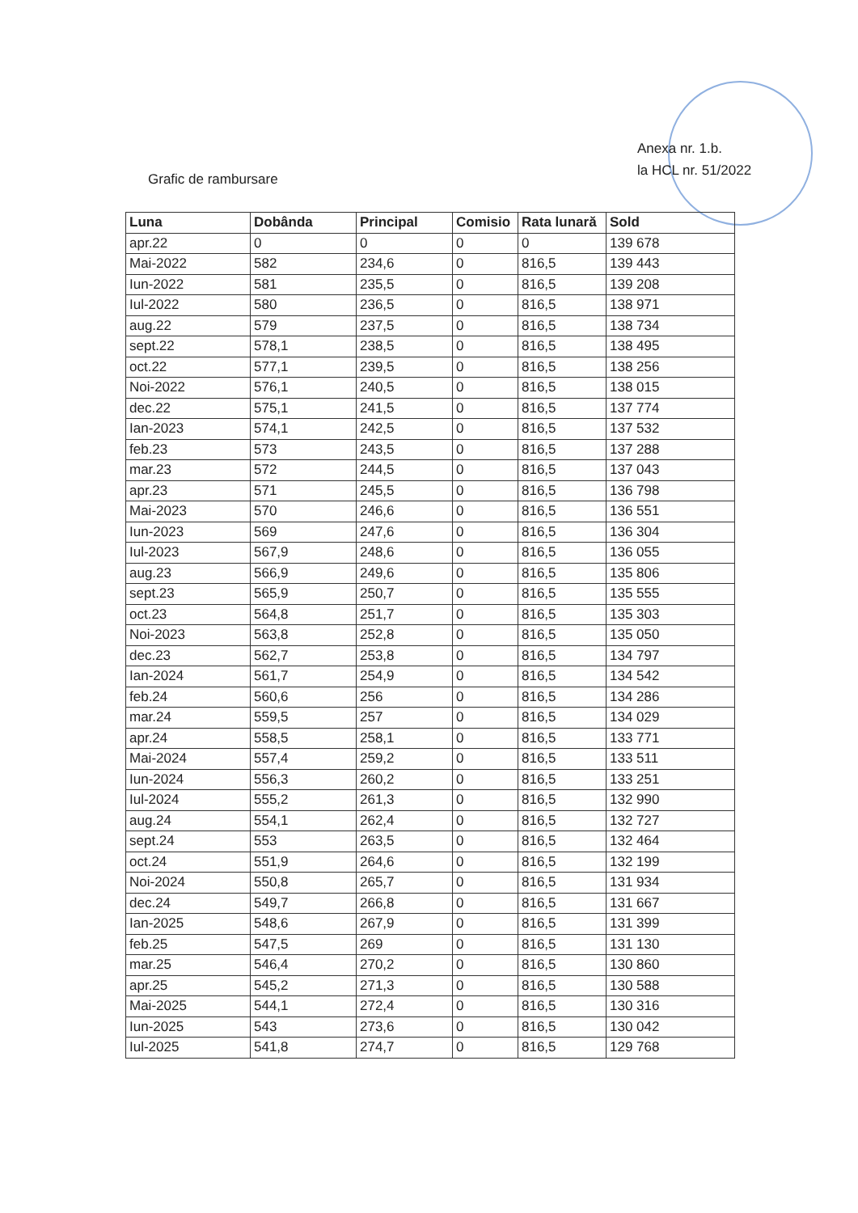Anexa nr. 1.b.
la HCL nr. 51/2022
Grafic de rambursare
| Luna | Dobânda | Principal | Comisio | Rata lunară | Sold |
| --- | --- | --- | --- | --- | --- |
| apr.22 | 0 | 0 | 0 | 0 | 139 678 |
| Mai-2022 | 582 | 234,6 | 0 | 816,5 | 139 443 |
| Iun-2022 | 581 | 235,5 | 0 | 816,5 | 139 208 |
| Iul-2022 | 580 | 236,5 | 0 | 816,5 | 138 971 |
| aug.22 | 579 | 237,5 | 0 | 816,5 | 138 734 |
| sept.22 | 578,1 | 238,5 | 0 | 816,5 | 138 495 |
| oct.22 | 577,1 | 239,5 | 0 | 816,5 | 138 256 |
| Noi-2022 | 576,1 | 240,5 | 0 | 816,5 | 138 015 |
| dec.22 | 575,1 | 241,5 | 0 | 816,5 | 137 774 |
| Ian-2023 | 574,1 | 242,5 | 0 | 816,5 | 137 532 |
| feb.23 | 573 | 243,5 | 0 | 816,5 | 137 288 |
| mar.23 | 572 | 244,5 | 0 | 816,5 | 137 043 |
| apr.23 | 571 | 245,5 | 0 | 816,5 | 136 798 |
| Mai-2023 | 570 | 246,6 | 0 | 816,5 | 136 551 |
| Iun-2023 | 569 | 247,6 | 0 | 816,5 | 136 304 |
| Iul-2023 | 567,9 | 248,6 | 0 | 816,5 | 136 055 |
| aug.23 | 566,9 | 249,6 | 0 | 816,5 | 135 806 |
| sept.23 | 565,9 | 250,7 | 0 | 816,5 | 135 555 |
| oct.23 | 564,8 | 251,7 | 0 | 816,5 | 135 303 |
| Noi-2023 | 563,8 | 252,8 | 0 | 816,5 | 135 050 |
| dec.23 | 562,7 | 253,8 | 0 | 816,5 | 134 797 |
| Ian-2024 | 561,7 | 254,9 | 0 | 816,5 | 134 542 |
| feb.24 | 560,6 | 256 | 0 | 816,5 | 134 286 |
| mar.24 | 559,5 | 257 | 0 | 816,5 | 134 029 |
| apr.24 | 558,5 | 258,1 | 0 | 816,5 | 133 771 |
| Mai-2024 | 557,4 | 259,2 | 0 | 816,5 | 133 511 |
| Iun-2024 | 556,3 | 260,2 | 0 | 816,5 | 133 251 |
| Iul-2024 | 555,2 | 261,3 | 0 | 816,5 | 132 990 |
| aug.24 | 554,1 | 262,4 | 0 | 816,5 | 132 727 |
| sept.24 | 553 | 263,5 | 0 | 816,5 | 132 464 |
| oct.24 | 551,9 | 264,6 | 0 | 816,5 | 132 199 |
| Noi-2024 | 550,8 | 265,7 | 0 | 816,5 | 131 934 |
| dec.24 | 549,7 | 266,8 | 0 | 816,5 | 131 667 |
| Ian-2025 | 548,6 | 267,9 | 0 | 816,5 | 131 399 |
| feb.25 | 547,5 | 269 | 0 | 816,5 | 131 130 |
| mar.25 | 546,4 | 270,2 | 0 | 816,5 | 130 860 |
| apr.25 | 545,2 | 271,3 | 0 | 816,5 | 130 588 |
| Mai-2025 | 544,1 | 272,4 | 0 | 816,5 | 130 316 |
| Iun-2025 | 543 | 273,6 | 0 | 816,5 | 130 042 |
| Iul-2025 | 541,8 | 274,7 | 0 | 816,5 | 129 768 |